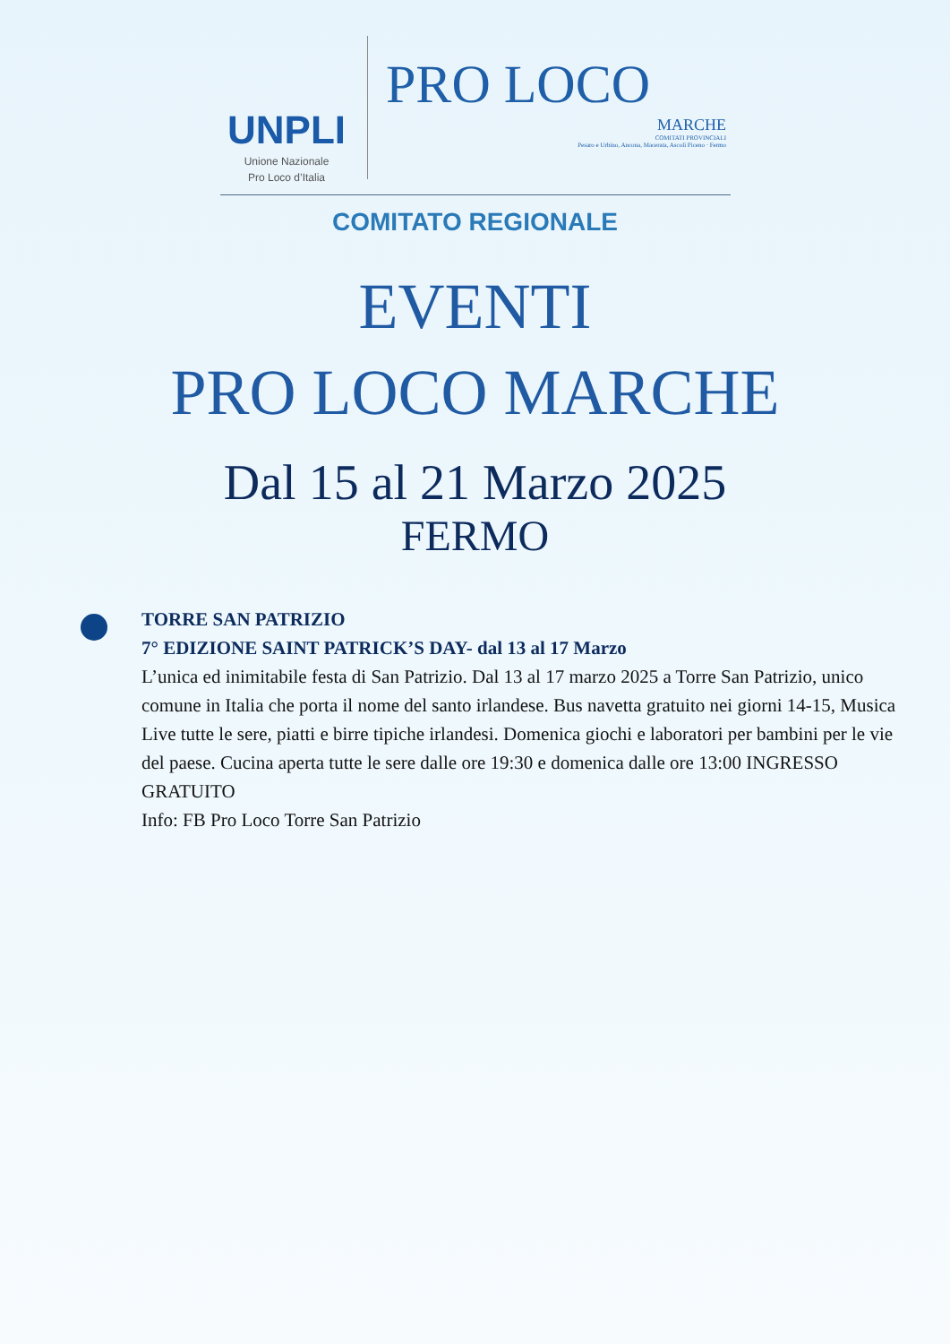UNPLI
Unione Nazionale
Pro Loco d’Italia
PRO LOCO
MARCHE
COMITATI PROVINCIALI
Pesaro e Urbino, Ancona, Macerata, Ascoli Piceno · Fermo
COMITATO REGIONALE
EVENTI
PRO LOCO MARCHE
Dal 15 al 21 Marzo 2025
FERMO
TORRE SAN PATRIZIO
7° EDIZIONE SAINT PATRICK’S DAY- dal 13 al 17 Marzo
L’unica ed inimitabile festa di San Patrizio. Dal 13 al 17 marzo 2025 a Torre San Patrizio, unico comune in Italia che porta il nome del santo irlandese. Bus navetta gratuito nei giorni 14-15, Musica Live tutte le sere, piatti e birre tipiche irlandesi. Domenica giochi e laboratori per bambini per le vie del paese. Cucina aperta tutte le sere dalle ore 19:30 e domenica dalle ore 13:00 INGRESSO GRATUITO
Info: FB Pro Loco Torre San Patrizio